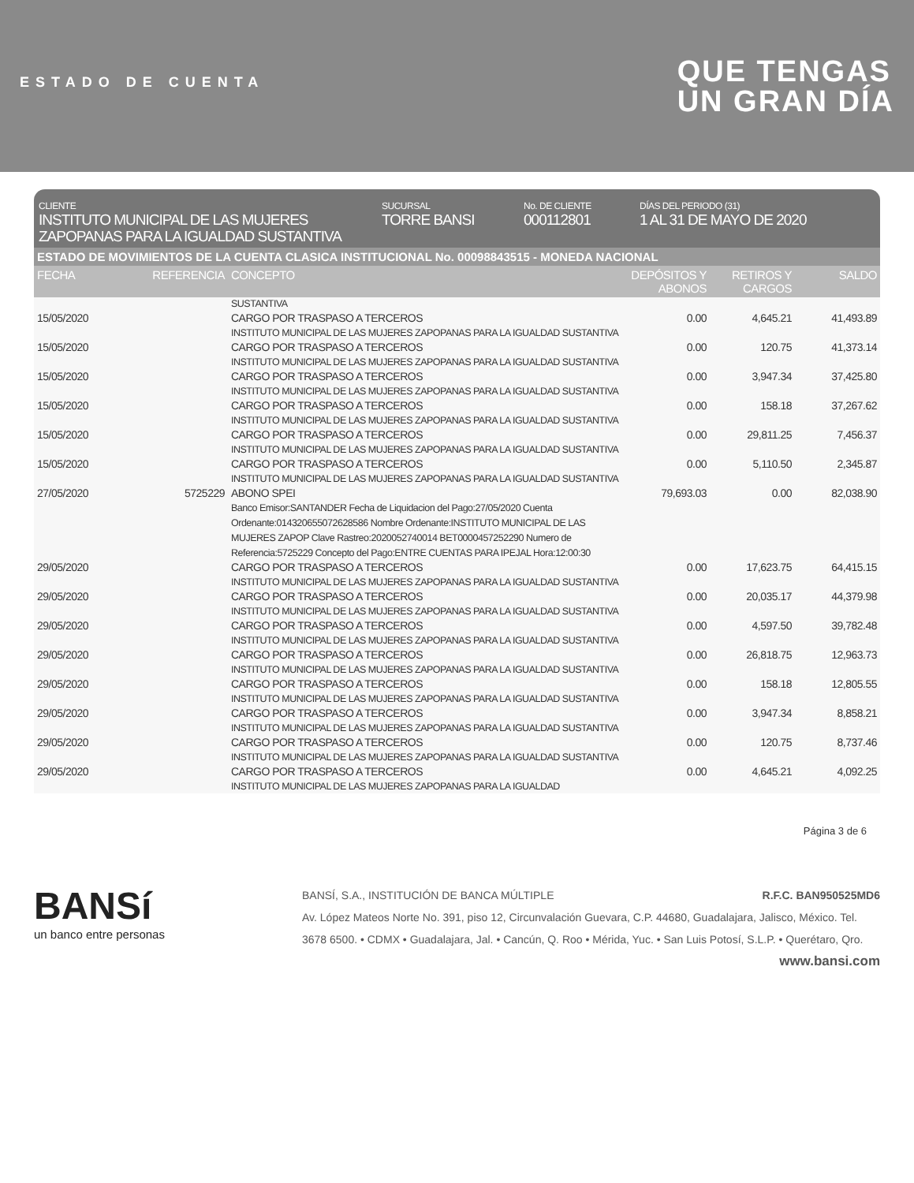ESTADO DE CUENTA
QUE TENGAS
UN GRAN DÍA
CLIENTE
INSTITUTO MUNICIPAL DE LAS MUJERES ZAPOPANAS PARA LA IGUALDAD SUSTANTIVA
SUCURSAL
TORRE BANSI
No. DE CLIENTE
000112801
DÍAS DEL PERIODO (31)
1 AL 31 DE MAYO DE 2020
ESTADO DE MOVIMIENTOS DE LA CUENTA CLASICA INSTITUCIONAL No. 00098843515 - MONEDA NACIONAL
| FECHA | REFERENCIA | CONCEPTO | DEPÓSITOS Y ABONOS | RETIROS Y CARGOS | SALDO |
| --- | --- | --- | --- | --- | --- |
| | | SUSTANTIVA | | | |
| 15/05/2020 | | CARGO POR TRASPASO A TERCEROS INSTITUTO MUNICIPAL DE LAS MUJERES ZAPOPANAS PARA LA IGUALDAD SUSTANTIVA | 0.00 | 4,645.21 | 41,493.89 |
| 15/05/2020 | | CARGO POR TRASPASO A TERCEROS INSTITUTO MUNICIPAL DE LAS MUJERES ZAPOPANAS PARA LA IGUALDAD SUSTANTIVA | 0.00 | 120.75 | 41,373.14 |
| 15/05/2020 | | CARGO POR TRASPASO A TERCEROS INSTITUTO MUNICIPAL DE LAS MUJERES ZAPOPANAS PARA LA IGUALDAD SUSTANTIVA | 0.00 | 3,947.34 | 37,425.80 |
| 15/05/2020 | | CARGO POR TRASPASO A TERCEROS INSTITUTO MUNICIPAL DE LAS MUJERES ZAPOPANAS PARA LA IGUALDAD SUSTANTIVA | 0.00 | 158.18 | 37,267.62 |
| 15/05/2020 | | CARGO POR TRASPASO A TERCEROS INSTITUTO MUNICIPAL DE LAS MUJERES ZAPOPANAS PARA LA IGUALDAD SUSTANTIVA | 0.00 | 29,811.25 | 7,456.37 |
| 15/05/2020 | | CARGO POR TRASPASO A TERCEROS INSTITUTO MUNICIPAL DE LAS MUJERES ZAPOPANAS PARA LA IGUALDAD SUSTANTIVA | 0.00 | 5,110.50 | 2,345.87 |
| 27/05/2020 | 5725229 | ABONO SPEI Banco Emisor:SANTANDER Fecha de Liquidacion del Pago:27/05/2020 Cuenta Ordenante:014320655072628586 Nombre Ordenante:INSTITUTO MUNICIPAL DE LAS MUJERES ZAPOP Clave Rastreo:2020052740014 BET0000457252290 Numero de Referencia:5725229 Concepto del Pago:ENTRE CUENTAS PARA IPEJAL Hora:12:00:30 | 79,693.03 | 0.00 | 82,038.90 |
| 29/05/2020 | | CARGO POR TRASPASO A TERCEROS INSTITUTO MUNICIPAL DE LAS MUJERES ZAPOPANAS PARA LA IGUALDAD SUSTANTIVA | 0.00 | 17,623.75 | 64,415.15 |
| 29/05/2020 | | CARGO POR TRASPASO A TERCEROS INSTITUTO MUNICIPAL DE LAS MUJERES ZAPOPANAS PARA LA IGUALDAD SUSTANTIVA | 0.00 | 20,035.17 | 44,379.98 |
| 29/05/2020 | | CARGO POR TRASPASO A TERCEROS INSTITUTO MUNICIPAL DE LAS MUJERES ZAPOPANAS PARA LA IGUALDAD SUSTANTIVA | 0.00 | 4,597.50 | 39,782.48 |
| 29/05/2020 | | CARGO POR TRASPASO A TERCEROS INSTITUTO MUNICIPAL DE LAS MUJERES ZAPOPANAS PARA LA IGUALDAD SUSTANTIVA | 0.00 | 26,818.75 | 12,963.73 |
| 29/05/2020 | | CARGO POR TRASPASO A TERCEROS INSTITUTO MUNICIPAL DE LAS MUJERES ZAPOPANAS PARA LA IGUALDAD SUSTANTIVA | 0.00 | 158.18 | 12,805.55 |
| 29/05/2020 | | CARGO POR TRASPASO A TERCEROS INSTITUTO MUNICIPAL DE LAS MUJERES ZAPOPANAS PARA LA IGUALDAD SUSTANTIVA | 0.00 | 3,947.34 | 8,858.21 |
| 29/05/2020 | | CARGO POR TRASPASO A TERCEROS INSTITUTO MUNICIPAL DE LAS MUJERES ZAPOPANAS PARA LA IGUALDAD SUSTANTIVA | 0.00 | 120.75 | 8,737.46 |
| 29/05/2020 | | CARGO POR TRASPASO A TERCEROS INSTITUTO MUNICIPAL DE LAS MUJERES ZAPOPANAS PARA LA IGUALDAD | 0.00 | 4,645.21 | 4,092.25 |
Página 3 de 6
BANSí
un banco entre personas
BANSÍ, S.A., INSTITUCIÓN DE BANCA MÚLTIPLE R.F.C. BAN950525MD6
Av. López Mateos Norte No. 391, piso 12, Circunvalación Guevara, C.P. 44680, Guadalajara, Jalisco, México. Tel. 3678 6500. • CDMX • Guadalajara, Jal. • Cancún, Q. Roo • Mérida, Yuc. • San Luis Potosí, S.L.P. • Querétaro, Qro.
www.bansi.com